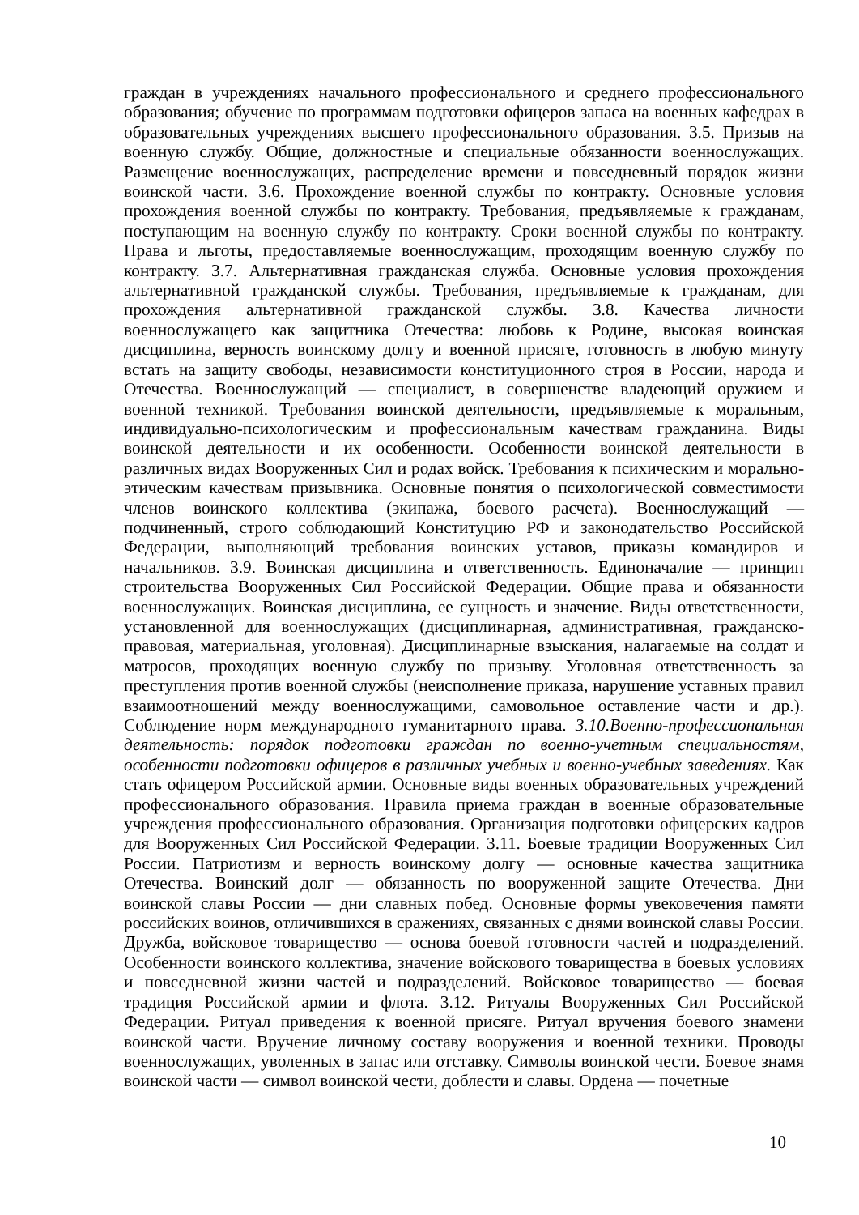граждан в учреждениях начального профессионального и среднего профессионального образования; обучение по программам подготовки офицеров запаса на военных кафедрах в образовательных учреждениях высшего профессионального образования. 3.5. Призыв на военную службу. Общие, должностные и специальные обязанности военнослужащих. Размещение военнослужащих, распределение времени и повседневный порядок жизни воинской части. 3.6. Прохождение военной службы по контракту. Основные условия прохождения военной службы по контракту. Требования, предъявляемые к гражданам, поступающим на военную службу по контракту. Сроки военной службы по контракту. Права и льготы, предоставляемые военнослужащим, проходящим военную службу по контракту. 3.7. Альтернативная гражданская служба. Основные условия прохождения альтернативной гражданской службы. Требования, предъявляемые к гражданам, для прохождения альтернативной гражданской службы. 3.8. Качества личности военнослужащего как защитника Отечества: любовь к Родине, высокая воинская дисциплина, верность воинскому долгу и военной присяге, готовность в любую минуту встать на защиту свободы, независимости конституционного строя в России, народа и Отечества. Военнослужащий — специалист, в совершенстве владеющий оружием и военной техникой. Требования воинской деятельности, предъявляемые к моральным, индивидуально-психологическим и профессиональным качествам гражданина. Виды воинской деятельности и их особенности. Особенности воинской деятельности в различных видах Вооруженных Сил и родах войск. Требования к психическим и морально-этическим качествам призывника. Основные понятия о психологической совместимости членов воинского коллектива (экипажа, боевого расчета). Военнослужащий — подчиненный, строго соблюдающий Конституцию РФ и законодательство Российской Федерации, выполняющий требования воинских уставов, приказы командиров и начальников. 3.9. Воинская дисциплина и ответственность. Единоначалие — принцип строительства Вооруженных Сил Российской Федерации. Общие права и обязанности военнослужащих. Воинская дисциплина, ее сущность и значение. Виды ответственности, установленной для военнослужащих (дисциплинарная, административная, гражданско-правовая, материальная, уголовная). Дисциплинарные взыскания, налагаемые на солдат и матросов, проходящих военную службу по призыву. Уголовная ответственность за преступления против военной службы (неисполнение приказа, нарушение уставных правил взаимоотношений между военнослужащими, самовольное оставление части и др.). Соблюдение норм международного гуманитарного права. 3.10.Военно-профессиональная деятельность: порядок подготовки граждан по военно-учетным специальностям, особенности подготовки офицеров в различных учебных и военно-учебных заведениях. Как стать офицером Российской армии. Основные виды военных образовательных учреждений профессионального образования. Правила приема граждан в военные образовательные учреждения профессионального образования. Организация подготовки офицерских кадров для Вооруженных Сил Российской Федерации. 3.11. Боевые традиции Вооруженных Сил России. Патриотизм и верность воинскому долгу — основные качества защитника Отечества. Воинский долг — обязанность по вооруженной защите Отечества. Дни воинской славы России — дни славных побед. Основные формы увековечения памяти российских воинов, отличившихся в сражениях, связанных с днями воинской славы России. Дружба, войсковое товарищество — основа боевой готовности частей и подразделений. Особенности воинского коллектива, значение войскового товарищества в боевых условиях и повседневной жизни частей и подразделений. Войсковое товарищество — боевая традиция Российской армии и флота. 3.12. Ритуалы Вооруженных Сил Российской Федерации. Ритуал приведения к военной присяге. Ритуал вручения боевого знамени воинской части. Вручение личному составу вооружения и военной техники. Проводы военнослужащих, уволенных в запас или отставку. Символы воинской чести. Боевое знамя воинской части — символ воинской чести, доблести и славы. Ордена — почетные
10